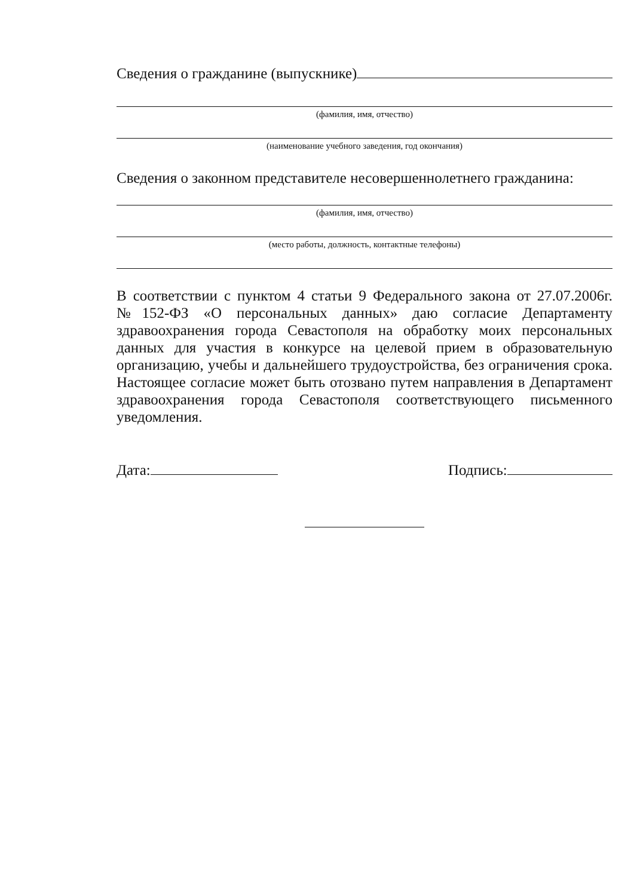Сведения о гражданине (выпускнике)
(фамилия, имя, отчество)
(наименование учебного заведения, год окончания)
Сведения о законном представителе несовершеннолетнего гражданина:
(фамилия, имя, отчество)
(место работы, должность, контактные телефоны)
В соответствии с пунктом 4 статьи 9 Федерального закона от 27.07.2006г. №152-ФЗ «О персональных данных» даю согласие Департаменту здравоохранения города Севастополя на обработку моих персональных данных для участия в конкурсе на целевой прием в образовательную организацию, учебы и дальнейшего трудоустройства, без ограничения срока. Настоящее согласие может быть отозвано путем направления в Департамент здравоохранения города Севастополя соответствующего письменного уведомления.
Дата: Подпись: